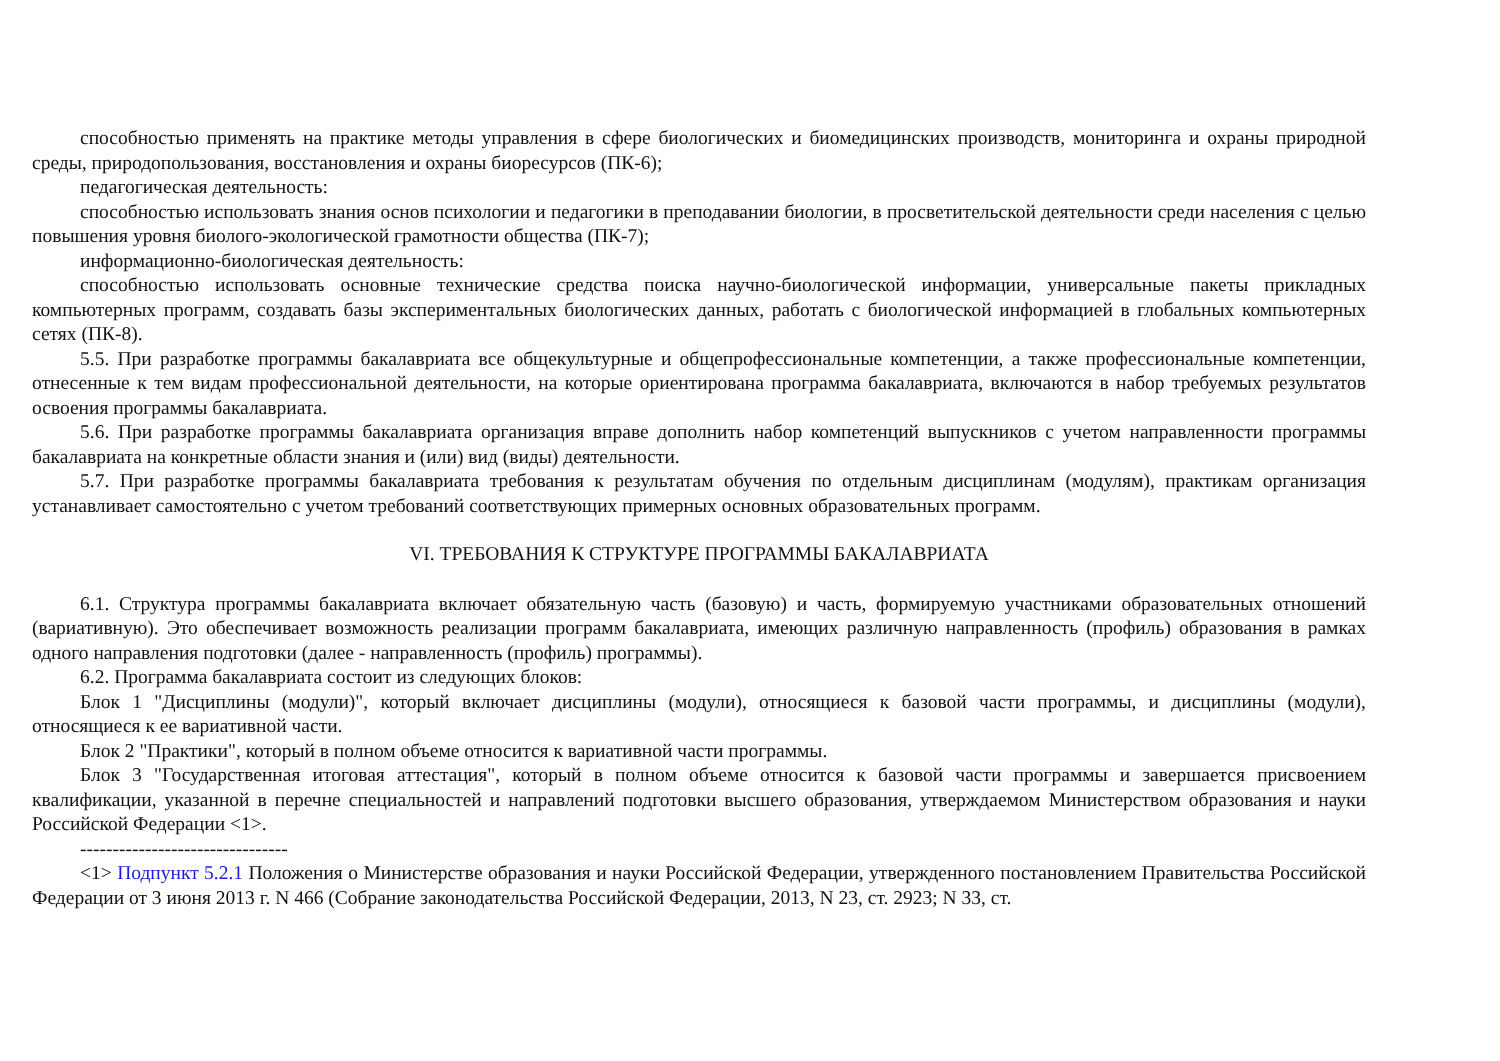способностью применять на практике методы управления в сфере биологических и биомедицинских производств, мониторинга и охраны природной среды, природопользования, восстановления и охраны биоресурсов (ПК-6);
педагогическая деятельность:
способностью использовать знания основ психологии и педагогики в преподавании биологии, в просветительской деятельности среди населения с целью повышения уровня биолого-экологической грамотности общества (ПК-7);
информационно-биологическая деятельность:
способностью использовать основные технические средства поиска научно-биологической информации, универсальные пакеты прикладных компьютерных программ, создавать базы экспериментальных биологических данных, работать с биологической информацией в глобальных компьютерных сетях (ПК-8).
5.5. При разработке программы бакалавриата все общекультурные и общепрофессиональные компетенции, а также профессиональные компетенции, отнесенные к тем видам профессиональной деятельности, на которые ориентирована программа бакалавриата, включаются в набор требуемых результатов освоения программы бакалавриата.
5.6. При разработке программы бакалавриата организация вправе дополнить набор компетенций выпускников с учетом направленности программы бакалавриата на конкретные области знания и (или) вид (виды) деятельности.
5.7. При разработке программы бакалавриата требования к результатам обучения по отдельным дисциплинам (модулям), практикам организация устанавливает самостоятельно с учетом требований соответствующих примерных основных образовательных программ.
VI. ТРЕБОВАНИЯ К СТРУКТУРЕ ПРОГРАММЫ БАКАЛАВРИАТА
6.1. Структура программы бакалавриата включает обязательную часть (базовую) и часть, формируемую участниками образовательных отношений (вариативную). Это обеспечивает возможность реализации программ бакалавриата, имеющих различную направленность (профиль) образования в рамках одного направления подготовки (далее - направленность (профиль) программы).
6.2. Программа бакалавриата состоит из следующих блоков:
Блок 1 "Дисциплины (модули)", который включает дисциплины (модули), относящиеся к базовой части программы, и дисциплины (модули), относящиеся к ее вариативной части.
Блок 2 "Практики", который в полном объеме относится к вариативной части программы.
Блок 3 "Государственная итоговая аттестация", который в полном объеме относится к базовой части программы и завершается присвоением квалификации, указанной в перечне специальностей и направлений подготовки высшего образования, утверждаемом Министерством образования и науки Российской Федерации <1>.
--------------------------------
<1> Подпункт 5.2.1 Положения о Министерстве образования и науки Российской Федерации, утвержденного постановлением Правительства Российской Федерации от 3 июня 2013 г. N 466 (Собрание законодательства Российской Федерации, 2013, N 23, ст. 2923; N 33, ст.